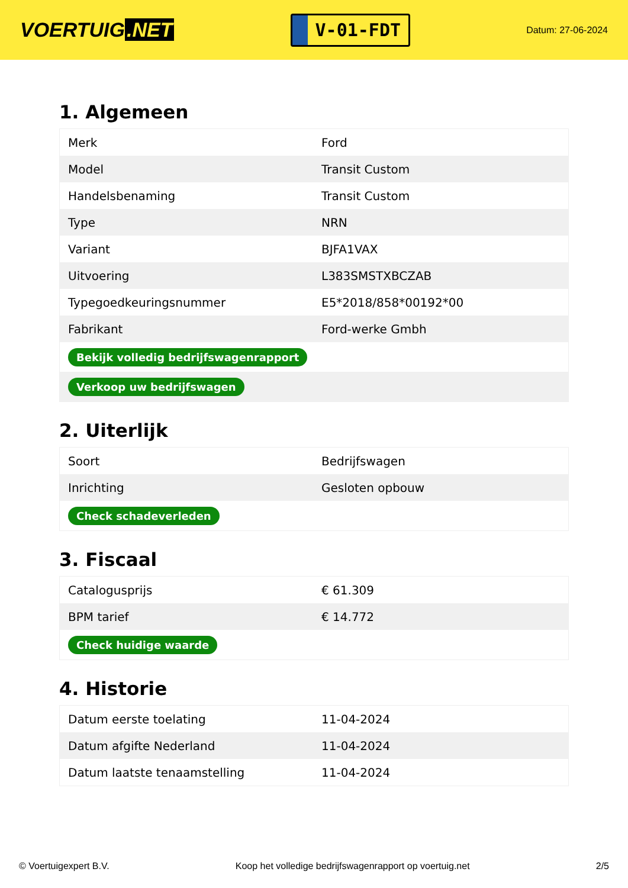VOERTUIG.NET
V-01-FDT
Datum: 27-06-2024
1. Algemeen
| Merk | Ford |
| Model | Transit Custom |
| Handelsbenaming | Transit Custom |
| Type | NRN |
| Variant | BJFA1VAX |
| Uitvoering | L383SMSTXBCZAB |
| Typegoedkeuringsnummer | E5*2018/858*00192*00 |
| Fabrikant | Ford-werke Gmbh |
| Bekijk volledig bedrijfswagenrapport | |
| Verkoop uw bedrijfswagen | |
2. Uiterlijk
| Soort | Bedrijfswagen |
| Inrichting | Gesloten opbouw |
| Check schadeverleden | |
3. Fiscaal
| Catalogusprijs | € 61.309 |
| BPM tarief | € 14.772 |
| Check huidige waarde | |
4. Historie
| Datum eerste toelating | 11-04-2024 |
| Datum afgifte Nederland | 11-04-2024 |
| Datum laatste tenaamstelling | 11-04-2024 |
© Voertuigexpert B.V. Koop het volledige bedrijfswagenrapport op voertuig.net 2/5